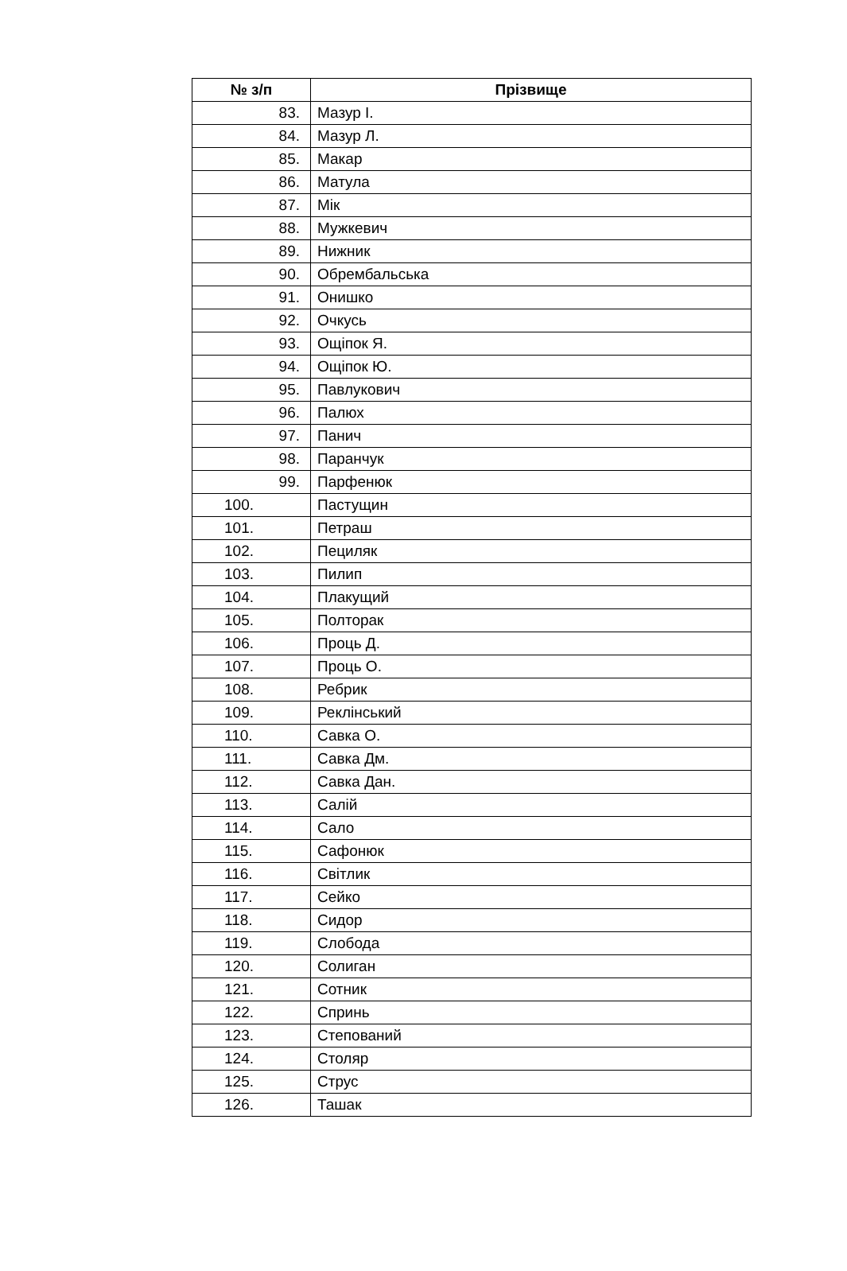| № з/п | Прізвище |
| --- | --- |
| 83. | Мазур І. |
| 84. | Мазур Л. |
| 85. | Макар |
| 86. | Матула |
| 87. | Мік |
| 88. | Мужкевич |
| 89. | Нижник |
| 90. | Обрембальська |
| 91. | Онишко |
| 92. | Очкусь |
| 93. | Ощіпок Я. |
| 94. | Ощіпок Ю. |
| 95. | Павлукович |
| 96. | Палюх |
| 97. | Панич |
| 98. | Паранчук |
| 99. | Парфенюк |
| 100. | Пастущин |
| 101. | Петраш |
| 102. | Пециляк |
| 103. | Пилип |
| 104. | Плакущий |
| 105. | Полторак |
| 106. | Проць Д. |
| 107. | Проць О. |
| 108. | Ребрик |
| 109. | Реклінський |
| 110. | Савка О. |
| 111. | Савка Дм. |
| 112. | Савка Дан. |
| 113. | Салій |
| 114. | Сало |
| 115. | Сафонюк |
| 116. | Світлик |
| 117. | Сейко |
| 118. | Сидор |
| 119. | Слобода |
| 120. | Солиган |
| 121. | Сотник |
| 122. | Спринь |
| 123. | Степований |
| 124. | Столяр |
| 125. | Струс |
| 126. | Ташак |